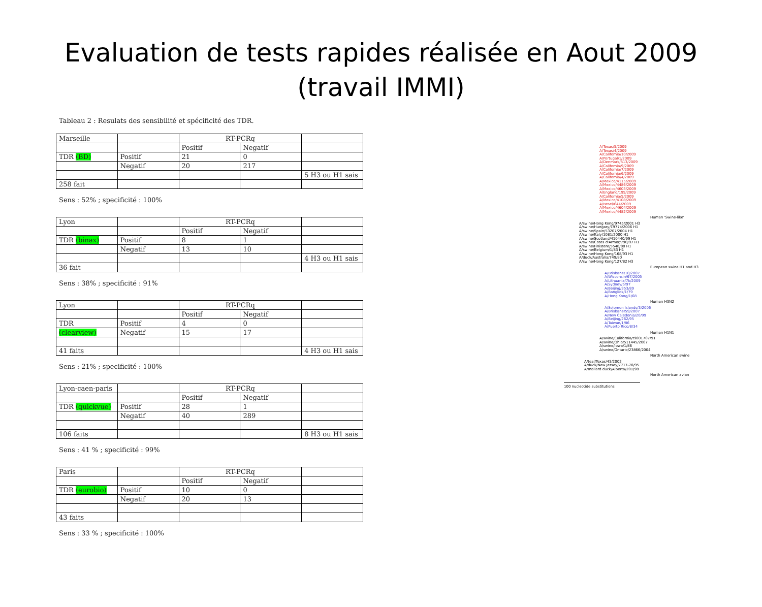Evaluation de tests rapides réalisée en Aout 2009
(travail IMMI)
Tableau 2 : Resulats des sensibilité et spécificité des TDR.
| Marseille | | RT-PCRq | | |
| | | Positif | Negatif | |
| TDR (BD) | Positif | 21 | 0 | |
| | Negatif | 20 | 217 | |
| | | | | 5 H3 ou H1 sais |
| 258 fait | | | | |
Sens : 52% ; specificité : 100%
| Lyon | | RT-PCRq | | |
| | | Positif | Negatif | |
| TDR (binax) | Positif | 8 | 1 | |
| | Negatif | 13 | 10 | |
| | | | | 4 H3 ou H1 sais |
| 36 fait | | | | |
Sens : 38% ; specificité : 91%
| Lyon | | RT-PCRq | | |
| | | Positif | Negatif | |
| TDR | Positif | 4 | 0 | |
| (clearview) | Negatif | 15 | 17 | |
| 41 faits | | | | 4 H3 ou H1 sais |
Sens : 21% ; specificité : 100%
| Lyon-caen-paris | | RT-PCRq | | |
| | | Positif | Negatif | |
| TDR (quickvue) | Positif | 28 | 1 | |
| | Negatif | 40 | 289 | |
| 106 faits | | | | 8 H3 ou H1 sais |
Sens : 41 % ; specificité : 99%
| Paris | | RT-PCRq | | |
| | | Positif | Negatif | |
| TDR (eurobio) | Positif | 10 | 0 | |
| | Negatif | 20 | 13 | |
| 43 faits | | | | |
Sens : 33 % ; specificité : 100%
A/Texas/5/2009
A/Texas/4/2009
A/California/10/2009
A/Portugal/1/2009
A/Denmark/513/2009
A/California/9/2009
A/California/7/2009
A/California/6/2009
A/California/4/2009
A/Mexico/4115/2009
A/Mexico/4486/2009
A/Mexico/4603/2009
A/England/195/2009
A/California/5/2009
A/Mexico/4108/2009
A/Israel/644/2009
A/Mexico/4604/2009
A/Mexico/4482/2009
Human 'Swine-like'
A/swine/Hong Kong/9745/2001 H3
A/swine/Hungary/19774/2006 H1
A/swine/Spain/53207/2004 H1
A/swine/Italy/1081/2000 H1
A/swine/Scotland/410440/99 H1
A/swine/Cotes d'Armor/790/97 H1
A/swine/Finistere/5548/88 H1
A/swine/Belgium/1/83 H1
A/swine/Hong Kong/168/93 H1
A/duck/Australia/749/80
A/swine/Hong Kong/127/82 H3
European swine H1 and H3
A/Brisbane/10/2007
A/Wisconsin/67/2005
A/Lithuania/7k/2009
A/Sydney/5/97
A/Beijing/353/89
A/Bangkok/1/79
A/Hong Kong/1/68
Human H3N2
A/Solomon Islands/3/2006
A/Brisbane/59/2007
A/New Caledonia/20/99
A/Beijing/262/95
A/Taiwan/1/86
A/Puerto Rico/8/34
Human H1N1
A/swine/California/t9001707/91
A/swine/Ohio/511445/2007
A/swine/Iowa/1/86
A/swine/Ontario/23866/2004
North American swine
A/teal/Texas/43/2002
A/duck/New Jersey/7717-70/95
A/mallard duck/Alberta/201/98
North American avian
100 nucleotide substitutions